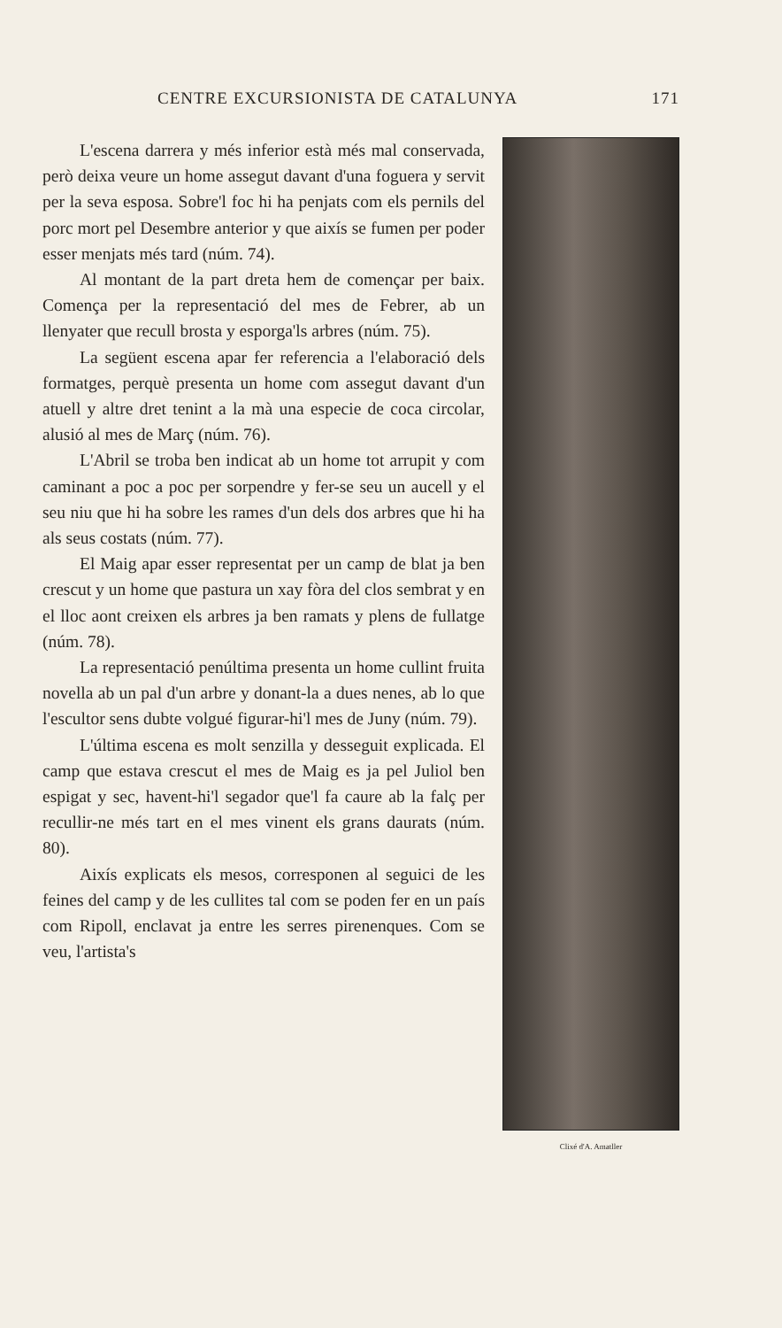CENTRE EXCURSIONISTA DE CATALUNYA 171
Clixé d'A. Amatller
L'escena darrera y més inferior està més mal conservada, però deixa veure un home assegut davant d'una foguera y servit per la seva esposa. Sobre'l foc hi ha penjats com els pernils del porc mort pel Desembre anterior y que aixís se fumen per poder esser menjats més tard (núm. 74).
Al montant de la part dreta hem de començar per baix. Comença per la representació del mes de Febrer, ab un llenyater que recull brosta y esporga'ls arbres (núm. 75).
La següent escena apar fer referencia a l'elaboració dels formatges, perquè presenta un home com assegut davant d'un atuell y altre dret tenint a la mà una especie de coca circolar, alusió al mes de Març (núm. 76).
L'Abril se troba ben indicat ab un home tot arrupit y com caminant a poc a poc per sorpendre y fer-se seu un aucell y el seu niu que hi ha sobre les rames d'un dels dos arbres que hi ha als seus costats (núm. 77).
El Maig apar esser representat per un camp de blat ja ben crescut y un home que pastura un xay fòra del clos sembrat y en el lloc aont creixen els arbres ja ben ramats y plens de fullatge (núm. 78).
La representació penúltima presenta un home cullint fruita novella ab un pal d'un arbre y donant-la a dues nenes, ab lo que l'escultor sens dubte volgué figurar-hi'l mes de Juny (núm. 79).
L'última escena es molt senzilla y desseguit explicada. El camp que estava crescut el mes de Maig es ja pel Juliol ben espigat y sec, havent-hi'l segador que'l fa caure ab la falç per recullir-ne més tart en el mes vinent els grans daurats (núm. 80).
Aixís explicats els mesos, corresponen al seguici de les feines del camp y de les cullites tal com se poden fer en un país com Ripoll, enclavat ja entre les serres pirenenques. Com se veu, l'artista's